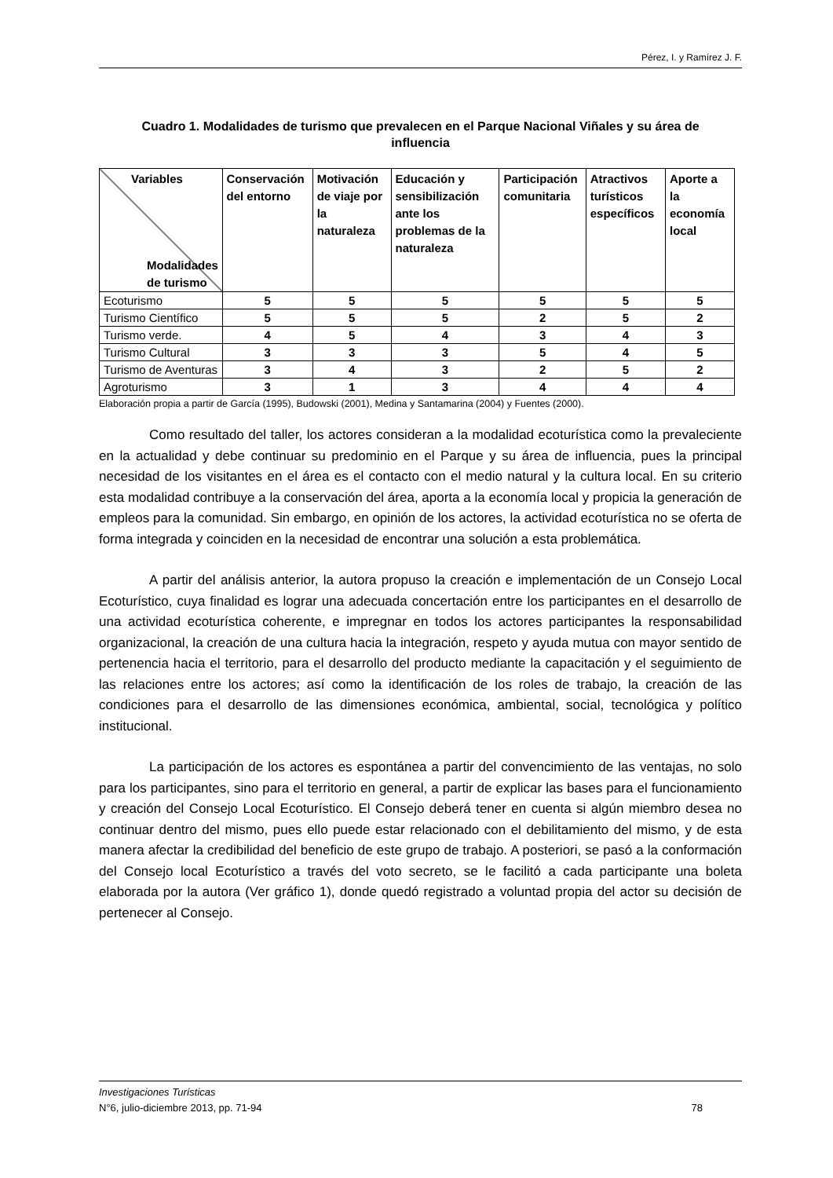Pérez, I. y Ramírez J. F.
Cuadro 1. Modalidades de turismo que prevalecen en el Parque Nacional Viñales y su área de influencia
| Variables Modalidades de turismo | Conservación del entorno | Motivación de viaje por la naturaleza | Educación y sensibilización ante los problemas de la naturaleza | Participación comunitaria | Atractivos turísticos específicos | Aporte a la economía local |
| --- | --- | --- | --- | --- | --- | --- |
| Ecoturismo | 5 | 5 | 5 | 5 | 5 | 5 |
| Turismo Científico | 5 | 5 | 5 | 2 | 5 | 2 |
| Turismo verde. | 4 | 5 | 4 | 3 | 4 | 3 |
| Turismo Cultural | 3 | 3 | 3 | 5 | 4 | 5 |
| Turismo de Aventuras | 3 | 4 | 3 | 2 | 5 | 2 |
| Agroturismo | 3 | 1 | 3 | 4 | 4 | 4 |
Elaboración propia a partir de García (1995), Budowski (2001), Medina y Santamarina (2004) y Fuentes (2000).
Como resultado del taller, los actores consideran a la modalidad ecoturística como la prevaleciente en la actualidad y debe continuar su predominio en el Parque y su área de influencia, pues la principal necesidad de los visitantes en el área es el contacto con el medio natural y la cultura local. En su criterio esta modalidad contribuye a la conservación del área, aporta a la economía local y propicia la generación de empleos para la comunidad. Sin embargo, en opinión de los actores, la actividad ecoturística no se oferta de forma integrada y coinciden en la necesidad de encontrar una solución a esta problemática.
A partir del análisis anterior, la autora propuso la creación e implementación de un Consejo Local Ecoturístico, cuya finalidad es lograr una adecuada concertación entre los participantes en el desarrollo de una actividad ecoturística coherente, e impregnar en todos los actores participantes la responsabilidad organizacional, la creación de una cultura hacia la integración, respeto y ayuda mutua con mayor sentido de pertenencia hacia el territorio, para el desarrollo del producto mediante la capacitación y el seguimiento de las relaciones entre los actores; así como la identificación de los roles de trabajo, la creación de las condiciones para el desarrollo de las dimensiones económica, ambiental, social, tecnológica y político institucional.
La participación de los actores es espontánea a partir del convencimiento de las ventajas, no solo para los participantes, sino para el territorio en general, a partir de explicar las bases para el funcionamiento y creación del Consejo Local Ecoturístico. El Consejo deberá tener en cuenta si algún miembro desea no continuar dentro del mismo, pues ello puede estar relacionado con el debilitamiento del mismo, y de esta manera afectar la credibilidad del beneficio de este grupo de trabajo. A posteriori, se pasó a la conformación del Consejo local Ecoturístico a través del voto secreto, se le facilitó a cada participante una boleta elaborada por la autora (Ver gráfico 1), donde quedó registrado a voluntad propia del actor su decisión de pertenecer al Consejo.
Investigaciones Turísticas
N°6, julio-diciembre 2013, pp. 71-94 78